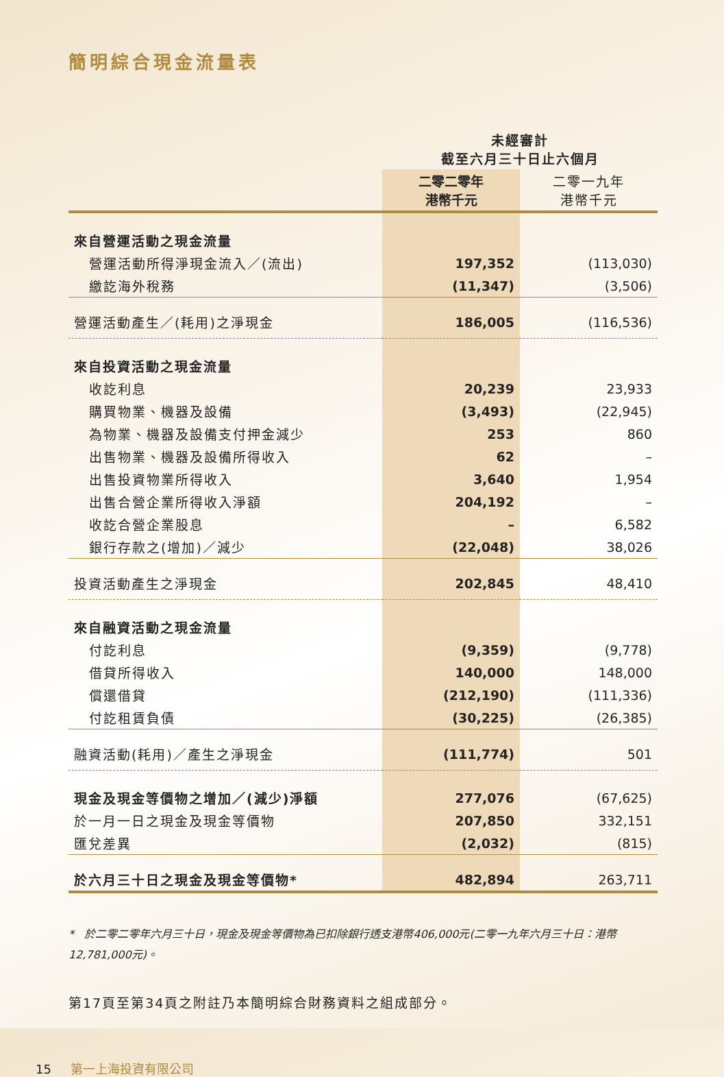簡明綜合現金流量表
| | 未經審計 截至六月三十日止六個月 | |
| | 二零二零年 港幣千元 | 二零一九年 港幣千元 |
| 來自營運活動之現金流量 | | |
| 營運活動所得淨現金流入／(流出) | 197,352 | (113,030) |
| 繳訖海外稅務 | (11,347) | (3,506) |
| 營運活動產生／(耗用)之淨現金 | 186,005 | (116,536) |
| 來自投資活動之現金流量 | | |
| 收訖利息 | 20,239 | 23,933 |
| 購買物業、機器及設備 | (3,493) | (22,945) |
| 為物業、機器及設備支付押金減少 | 253 | 860 |
| 出售物業、機器及設備所得收入 | 62 | – |
| 出售投資物業所得收入 | 3,640 | 1,954 |
| 出售合營企業所得收入淨額 | 204,192 | – |
| 收訖合營企業股息 | – | 6,582 |
| 銀行存款之(增加)／減少 | (22,048) | 38,026 |
| 投資活動產生之淨現金 | 202,845 | 48,410 |
| 來自融資活動之現金流量 | | |
| 付訖利息 | (9,359) | (9,778) |
| 借貸所得收入 | 140,000 | 148,000 |
| 償還借貸 | (212,190) | (111,336) |
| 付訖租賃負債 | (30,225) | (26,385) |
| 融資活動(耗用)／產生之淨現金 | (111,774) | 501 |
| 現金及現金等價物之增加／(減少)淨額 | 277,076 | (67,625) |
| 於一月一日之現金及現金等價物 | 207,850 | 332,151 |
| 匯兌差異 | (2,032) | (815) |
| 於六月三十日之現金及現金等價物* | 482,894 | 263,711 |
* 於二零二零年六月三十日，現金及現金等價物為已扣除銀行透支港幣406,000元(二零一九年六月三十日：港幣12,781,000元)。
第17頁至第34頁之附註乃本簡明綜合財務資料之組成部分。
15 第一上海投資有限公司